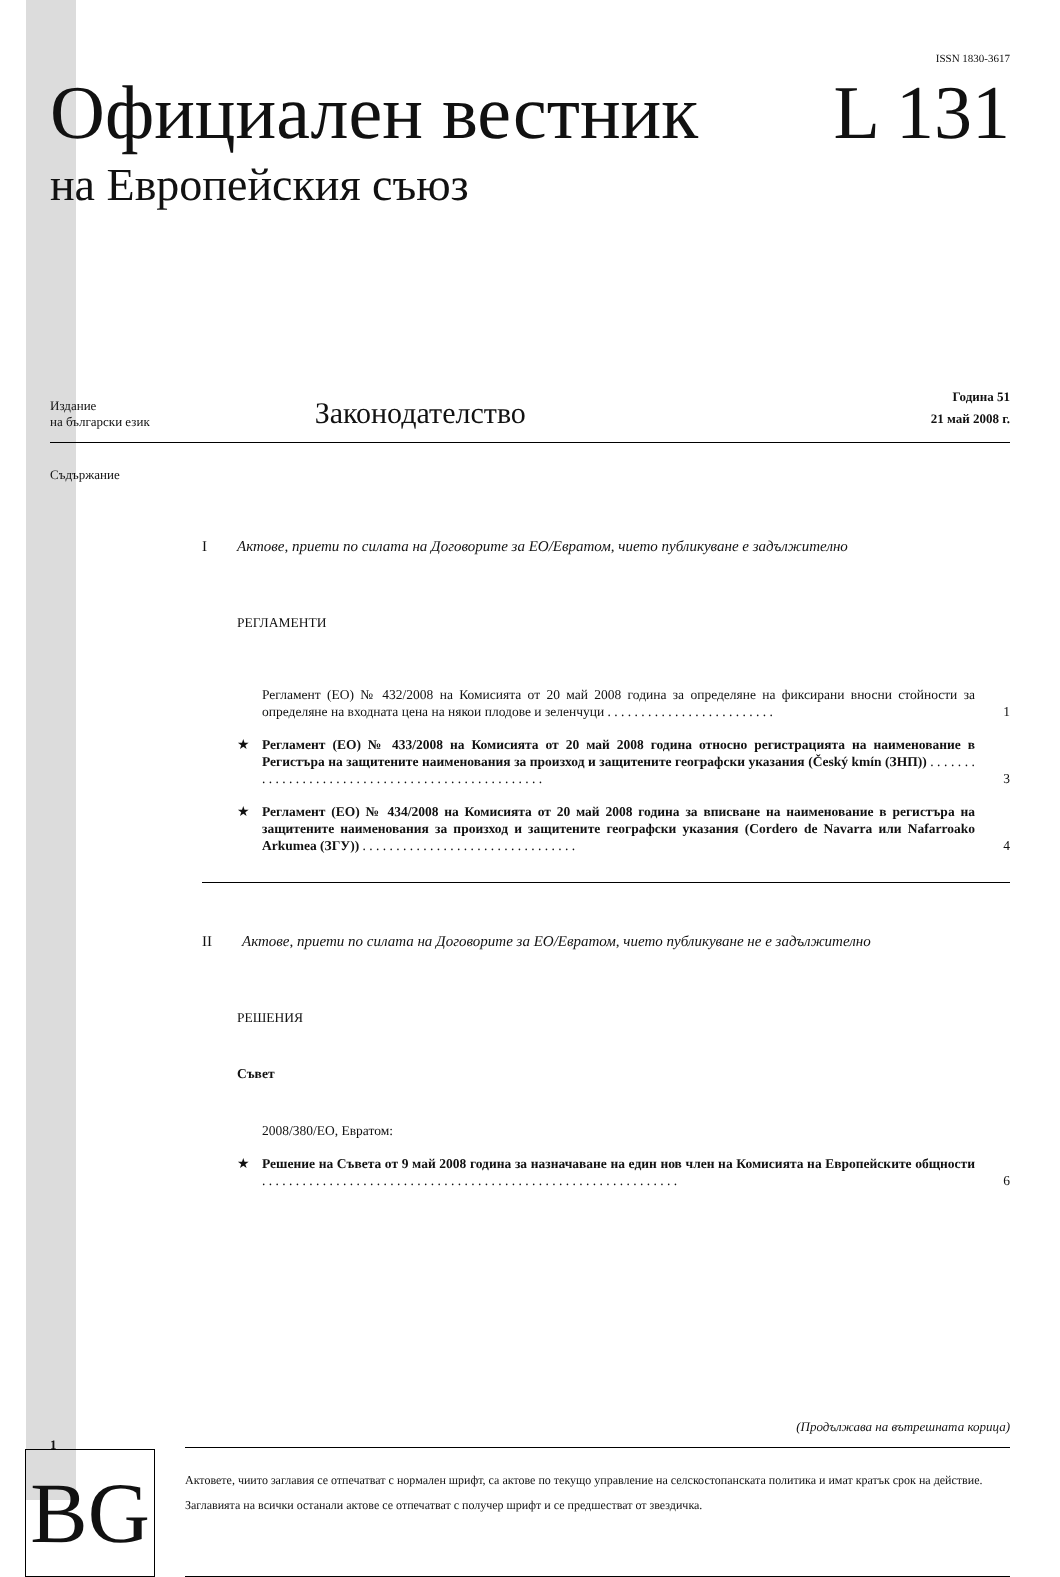ISSN 1830-3617
Официален вестник L 131
на Европейския съюз
Издание
на български език
Законодателство
Година 51
21 май 2008 г.
Съдържание
I Актове, приети по силата на Договорите за ЕО/Евратом, чието публикуване е задължително
РЕГЛАМЕНТИ
Регламент (ЕО) № 432/2008 на Комисията от 20 май 2008 година за определяне на фиксирани вносни стойности за определяне на входната цена на някои плодове и зеленчуци . . . . . . . . . . . . . . . . . . . . . . . . .
1
★
Регламент (ЕО) № 433/2008 на Комисията от 20 май 2008 година относно регистрацията на наименование в Регистъра на защитените наименования за произход и защитените географски указания (Český kmín (ЗНП)) . . . . . . . . . . . . . . . . . . . . . . . . . . . . . . . . . . . . . . . . . . . . . . . . .
3
★
Регламент (ЕО) № 434/2008 на Комисията от 20 май 2008 година за вписване на наименование в регистъра на защитените наименования за произход и защитените географски указания (Cordero de Navarra или Nafarroako Arkumea (ЗГУ)) . . . . . . . . . . . . . . . . . . . . . . . . . . . . . . . .
4
II Актове, приети по силата на Договорите за ЕО/Евратом, чието публикуване не е задължително
РЕШЕНИЯ
Съвет
2008/380/ЕО, Евратом:
★
Решение на Съвета от 9 май 2008 година за назначаване на един нов член на Комисията на Европейските общности . . . . . . . . . . . . . . . . . . . . . . . . . . . . . . . . . . . . . . . . . . . . . . . . . . . . . . . . . . . . . .
6
1 (Продължава на вътрешната корица)
BG
Актовете, чиито заглавия се отпечатват с нормален шрифт, са актове по текущо управление на селскостопанската политика и имат кратък срок на действие.
Заглавията на всички останали актове се отпечатват с получер шрифт и се предшестват от звездичка.